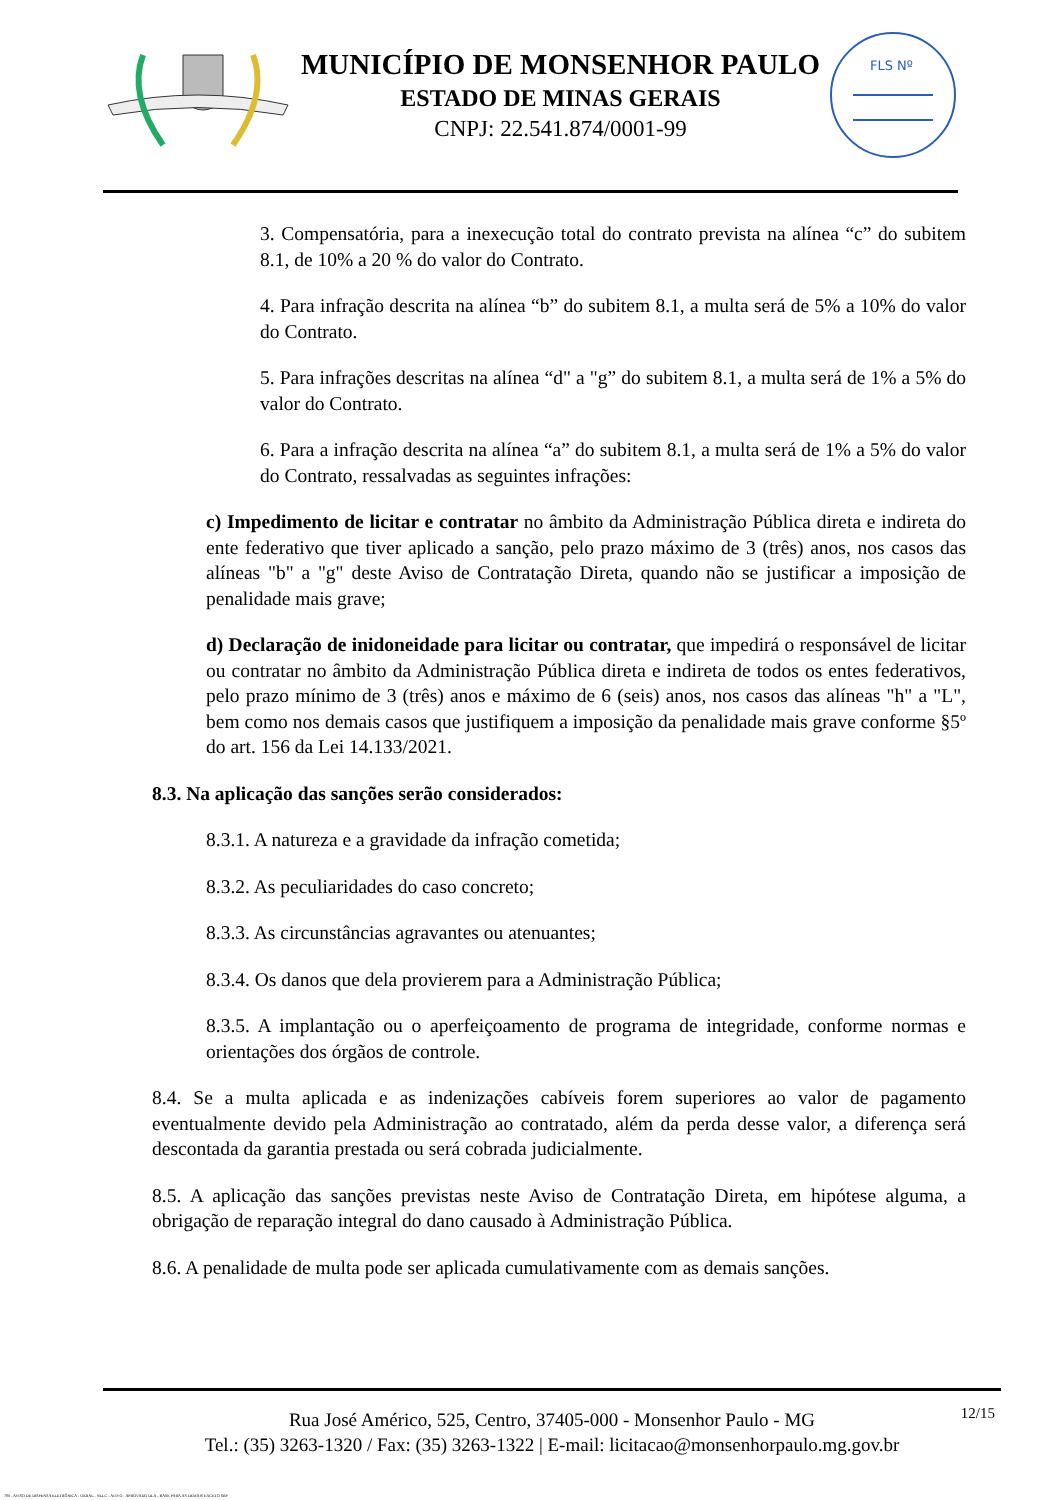MUNICÍPIO DE MONSENHOR PAULO
ESTADO DE MINAS GERAIS
CNPJ: 22.541.874/0001-99
FLS Nº
3. Compensatória, para a inexecução total do contrato prevista na alínea “c” do subitem 8.1, de 10% a 20 % do valor do Contrato.
4. Para infração descrita na alínea “b” do subitem 8.1, a multa será de 5% a 10% do valor do Contrato.
5. Para infrações descritas na alínea “d" a "g” do subitem 8.1, a multa será de 1% a 5% do valor do Contrato.
6. Para a infração descrita na alínea “a” do subitem 8.1, a multa será de 1% a 5% do valor do Contrato, ressalvadas as seguintes infrações:
c) Impedimento de licitar e contratar no âmbito da Administração Pública direta e indireta do ente federativo que tiver aplicado a sanção, pelo prazo máximo de 3 (três) anos, nos casos das alíneas "b" a "g" deste Aviso de Contratação Direta, quando não se justificar a imposição de penalidade mais grave;
d) Declaração de inidoneidade para licitar ou contratar, que impedirá o responsável de licitar ou contratar no âmbito da Administração Pública direta e indireta de todos os entes federativos, pelo prazo mínimo de 3 (três) anos e máximo de 6 (seis) anos, nos casos das alíneas "h" a "L", bem como nos demais casos que justifiquem a imposição da penalidade mais grave conforme §5º do art. 156 da Lei 14.133/2021.
8.3. Na aplicação das sanções serão considerados:
8.3.1. A natureza e a gravidade da infração cometida;
8.3.2. As peculiaridades do caso concreto;
8.3.3. As circunstâncias agravantes ou atenuantes;
8.3.4. Os danos que dela provierem para a Administração Pública;
8.3.5. A implantação ou o aperfeiçoamento de programa de integridade, conforme normas e orientações dos órgãos de controle.
8.4. Se a multa aplicada e as indenizações cabíveis forem superiores ao valor de pagamento eventualmente devido pela Administração ao contratado, além da perda desse valor, a diferença será descontada da garantia prestada ou será cobrada judicialmente.
8.5. A aplicação das sanções previstas neste Aviso de Contratação Direta, em hipótese alguma, a obrigação de reparação integral do dano causado à Administração Pública.
8.6. A penalidade de multa pode ser aplicada cumulativamente com as demais sanções.
12/15 Rua José Américo, 525, Centro, 37405-000 - Monsenhor Paulo - MG
Tel.: (35) 3263-1320 / Fax: (35) 3263-1322 | E-mail: licitacao@monsenhorpaulo.mg.gov.br
780 - AVISO DE DISPENSA ELETRÔNICA - GERAL - NLLC - ATIVO - APROVADO DLA - BASE PARA AS DEMAIS EXCETO SRP